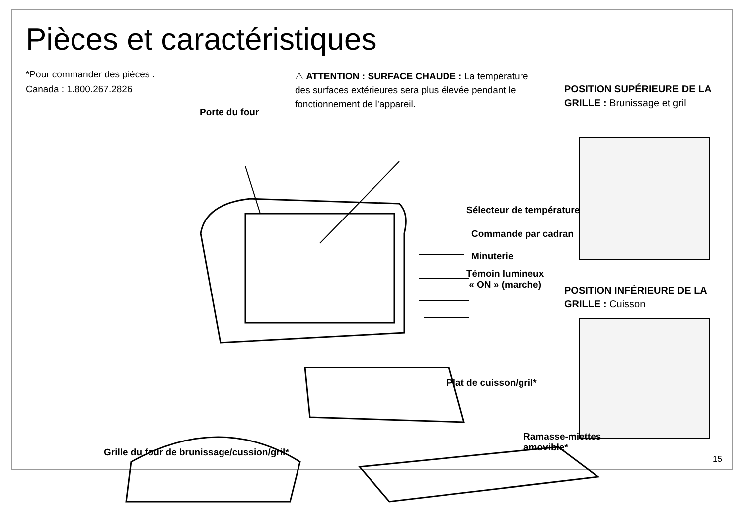Pièces et caractéristiques
*Pour commander des pièces :
Canada : 1.800.267.2826
⚠ ATTENTION : SURFACE CHAUDE : La température des surfaces extérieures sera plus élevée pendant le fonctionnement de l’appareil.
Porte du four
Sélecteur de température
Commande par cadran
Minuterie
Témoin lumineux
« ON » (marche)
POSITION SUPÉRIEURE DE LA GRILLE : Brunissage et gril
POSITION INFÉRIEURE DE LA GRILLE : Cuisson
Plat de cuisson/gril*
Grille du four de brunissage/cussion/gril*
Ramasse-miettes
amovible*
15